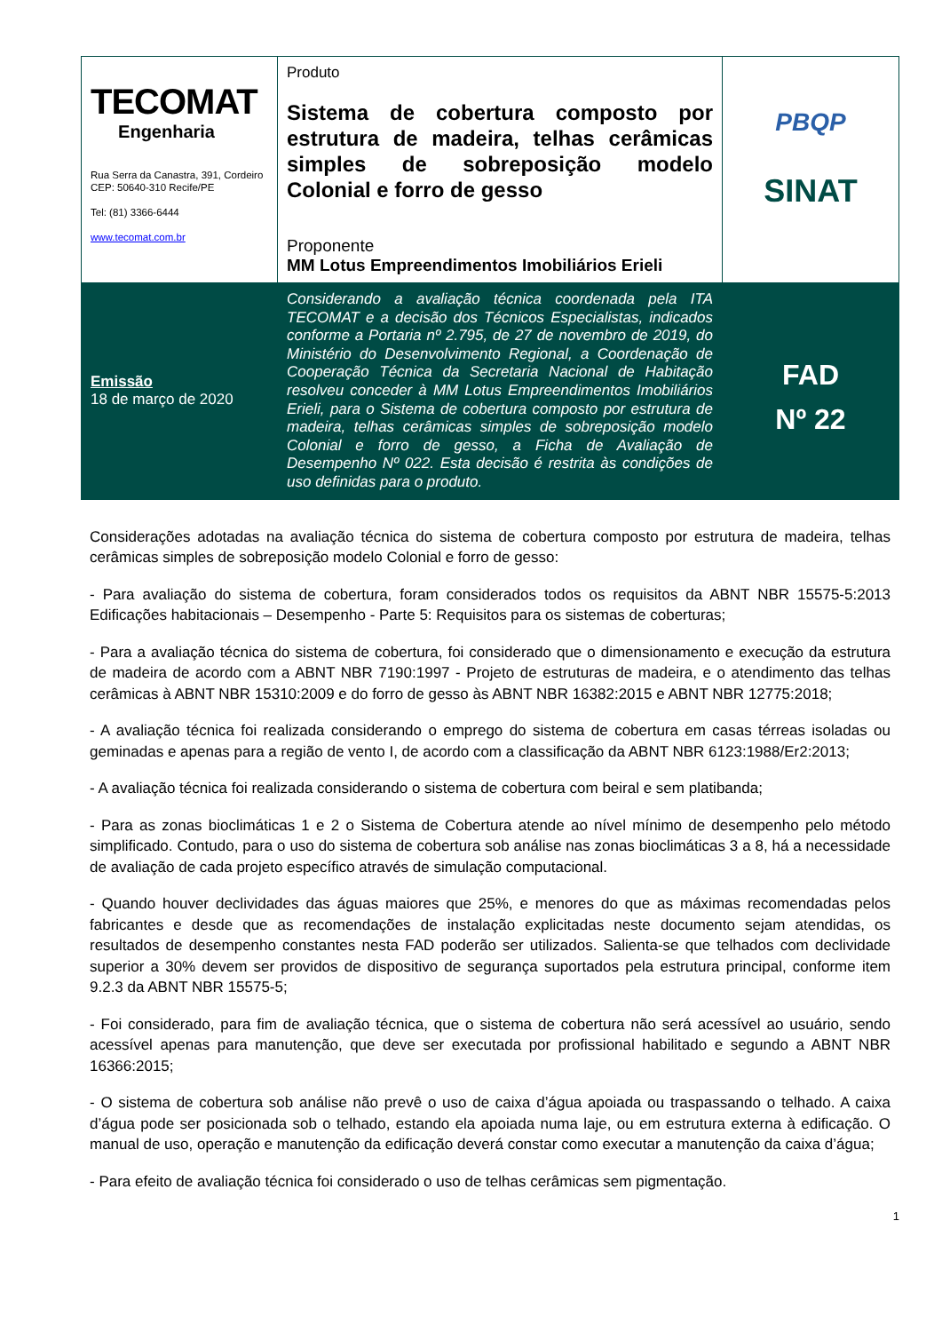| TECOMAT Engenharia Rua Serra da Canastra, 391, Cordeiro CEP: 50640-310 Recife/PE Tel: (81) 3366-6444 www.tecomat.com.br | Produto Sistema de cobertura composto por estrutura de madeira, telhas cerâmicas simples de sobreposição modelo Colonial e forro de gesso Proponente MM Lotus Empreendimentos Imobiliários Erieli | PBQP SINAT |
| Emissão 18 de março de 2020 | Considerando a avaliação técnica coordenada pela ITA TECOMAT e a decisão dos Técnicos Especialistas, indicados conforme a Portaria nº 2.795, de 27 de novembro de 2019, do Ministério do Desenvolvimento Regional, a Coordenação de Cooperação Técnica da Secretaria Nacional de Habitação resolveu conceder à MM Lotus Empreendimentos Imobiliários Erieli, para o Sistema de cobertura composto por estrutura de madeira, telhas cerâmicas simples de sobreposição modelo Colonial e forro de gesso, a Ficha de Avaliação de Desempenho Nº 022. Esta decisão é restrita às condições de uso definidas para o produto. | FAD Nº 22 |
Considerações adotadas na avaliação técnica do sistema de cobertura composto por estrutura de madeira, telhas cerâmicas simples de sobreposição modelo Colonial e forro de gesso:
- Para avaliação do sistema de cobertura, foram considerados todos os requisitos da ABNT NBR 15575-5:2013 Edificações habitacionais – Desempenho - Parte 5: Requisitos para os sistemas de coberturas;
- Para a avaliação técnica do sistema de cobertura, foi considerado que o dimensionamento e execução da estrutura de madeira de acordo com a ABNT NBR 7190:1997 - Projeto de estruturas de madeira, e o atendimento das telhas cerâmicas à ABNT NBR 15310:2009 e do forro de gesso às ABNT NBR 16382:2015 e ABNT NBR 12775:2018;
- A avaliação técnica foi realizada considerando o emprego do sistema de cobertura em casas térreas isoladas ou geminadas e apenas para a região de vento I, de acordo com a classificação da ABNT NBR 6123:1988/Er2:2013;
- A avaliação técnica foi realizada considerando o sistema de cobertura com beiral e sem platibanda;
- Para as zonas bioclimáticas 1 e 2 o Sistema de Cobertura atende ao nível mínimo de desempenho pelo método simplificado. Contudo, para o uso do sistema de cobertura sob análise nas zonas bioclimáticas 3 a 8, há a necessidade de avaliação de cada projeto específico através de simulação computacional.
- Quando houver declividades das águas maiores que 25%, e menores do que as máximas recomendadas pelos fabricantes e desde que as recomendações de instalação explicitadas neste documento sejam atendidas, os resultados de desempenho constantes nesta FAD poderão ser utilizados. Salienta-se que telhados com declividade superior a 30% devem ser providos de dispositivo de segurança suportados pela estrutura principal, conforme item 9.2.3 da ABNT NBR 15575-5;
- Foi considerado, para fim de avaliação técnica, que o sistema de cobertura não será acessível ao usuário, sendo acessível apenas para manutenção, que deve ser executada por profissional habilitado e segundo a ABNT NBR 16366:2015;
- O sistema de cobertura sob análise não prevê o uso de caixa d’água apoiada ou traspassando o telhado. A caixa d’água pode ser posicionada sob o telhado, estando ela apoiada numa laje, ou em estrutura externa à edificação. O manual de uso, operação e manutenção da edificação deverá constar como executar a manutenção da caixa d’água;
- Para efeito de avaliação técnica foi considerado o uso de telhas cerâmicas sem pigmentação.
1